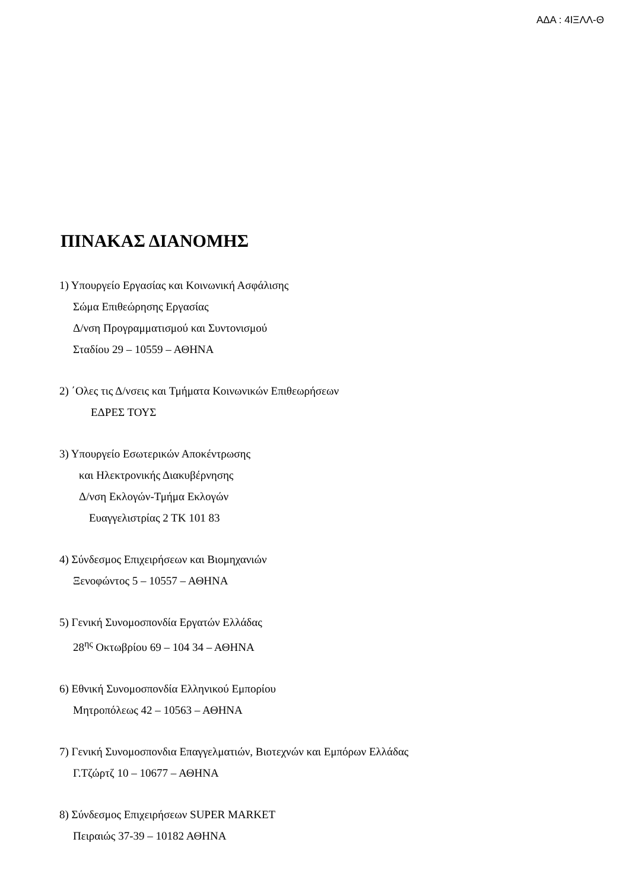ΑΔΑ : 4ΙΞΛΛ-Θ
ΠΙΝΑΚΑΣ ΔΙΑΝΟΜΗΣ
1) Υπουργείο Εργασίας και Κοινωνική Ασφάλισης
Σώμα Επιθεώρησης Εργασίας
Δ/νση Προγραμματισμού και Συντονισμού
Σταδίου 29 – 10559 – ΑΘΗΝΑ
2) ΄Ολες τις Δ/νσεις και Τμήματα Κοινωνικών Επιθεωρήσεων
ΕΔΡΕΣ ΤΟΥΣ
3) Υπουργείο Εσωτερικών Αποκέντρωσης
και Ηλεκτρονικής Διακυβέρνησης
Δ/νση Εκλογών-Τμήμα Εκλογών
Ευαγγελιστρίας 2 ΤΚ 101 83
4) Σύνδεσμος Επιχειρήσεων και Βιομηχανιών
Ξενοφώντος 5 – 10557 – ΑΘΗΝΑ
5) Γενική Συνομοσπονδία Εργατών Ελλάδας
28<sup>ης</sup> Οκτωβρίου 69 – 104 34 – ΑΘΗΝΑ
6) Εθνική Συνομοσπονδία Ελληνικού Εμπορίου
Μητροπόλεως 42 – 10563 – ΑΘΗΝΑ
7) Γενική Συνομοσπονδια Επαγγελματιών, Βιοτεχνών και Εμπόρων Ελλάδας
Γ.Τζώρτζ 10 – 10677 – ΑΘΗΝΑ
8) Σύνδεσμος Επιχειρήσεων SUPER MARKET
Πειραιώς 37-39 – 10182 ΑΘΗΝΑ